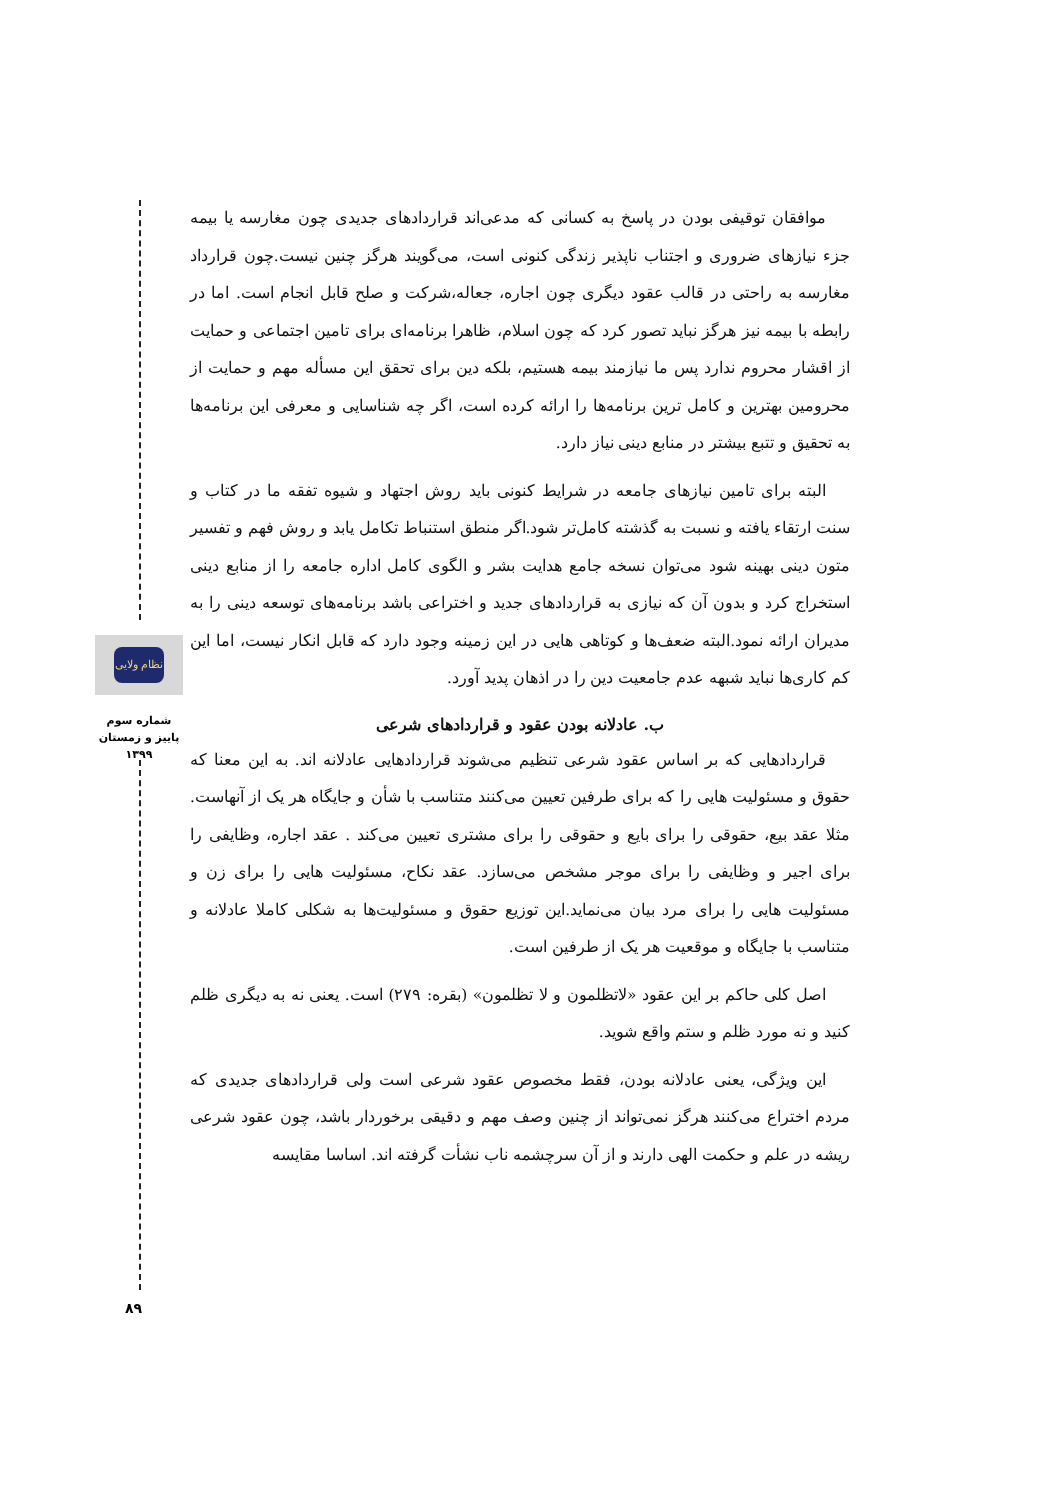نظام ولایی
شماره سوم
پاییز و زمستان
۱۳۹۹
۸۹
موافقان توقیفی بودن در پاسخ به کسانی که مدعی‌اند قراردادهای جدیدی چون مغارسه یا بیمه جزء نیازهای ضروری و اجتناب ناپذیر زندگی کنونی است، می‌گویند هرگز چنین نیست.چون قرارداد مغارسه به راحتی در قالب عقود دیگری چون اجاره، جعاله،شرکت و صلح قابل انجام است. اما در رابطه با بیمه نیز هرگز نباید تصور کرد که چون اسلام، ظاهرا برنامه‌ای برای تامین اجتماعی و حمایت از اقشار محروم ندارد پس ما نیازمند بیمه هستیم، بلکه دین برای تحقق این مسأله مهم و حمایت از محرومین بهترین و کامل ترین برنامه‌ها را ارائه کرده است، اگر چه شناسایی و معرفی این برنامه‌ها به تحقیق و تتبع بیشتر در منابع دینی نیاز دارد.
البته برای تامین نیازهای جامعه در شرایط کنونی باید روش اجتهاد و شیوه تفقه ما در کتاب و سنت ارتقاء یافته و نسبت به گذشته کامل‌تر شود.اگر منطق استنباط تکامل یابد و روش فهم و تفسیر متون دینی بهینه شود می‌توان نسخه جامع هدایت بشر و الگوی کامل اداره جامعه را از منابع دینی استخراج کرد و بدون آن که نیازی به قراردادهای جدید و اختراعی باشد برنامه‌های توسعه دینی را به مدیران ارائه نمود.البته ضعف‌ها و کوتاهی هایی در این زمینه وجود دارد که قابل انکار نیست، اما این کم کاری‌ها نباید شبهه عدم جامعیت دین را در اذهان پدید آورد.
ب. عادلانه بودن عقود و قراردادهای شرعی
قراردادهایی که بر اساس عقود شرعی تنظیم می‌شوند قراردادهایی عادلانه اند. به این معنا که حقوق و مسئولیت هایی را که برای طرفین تعیین می‌کنند متناسب با شأن و جایگاه هر یک از آنهاست. مثلا عقد بیع، حقوقی را برای بایع و حقوقی را برای مشتری تعیین می‌کند . عقد اجاره، وظایفی را برای اجیر و وظایفی را برای موجر مشخص می‌سازد. عقد نکاح، مسئولیت هایی را برای زن و مسئولیت هایی را برای مرد بیان می‌نماید.این توزیع حقوق و مسئولیت‌ها به شکلی کاملا عادلانه و متناسب با جایگاه و موقعیت هر یک از طرفین است.
اصل کلی حاکم بر این عقود «لاتظلمون و لا تظلمون» (بقره: ۲۷۹) است. یعنی نه به دیگری ظلم کنید و نه مورد ظلم و ستم واقع شوید.
این ویژگی، یعنی عادلانه بودن، فقط مخصوص عقود شرعی است ولی قراردادهای جدیدی که مردم اختراع می‌کنند هرگز نمی‌تواند از چنین وصف مهم و دقیقی برخوردار باشد، چون عقود شرعی ریشه در علم و حکمت الهی دارند و از آن سرچشمه ناب نشأت گرفته اند. اساسا مقایسه